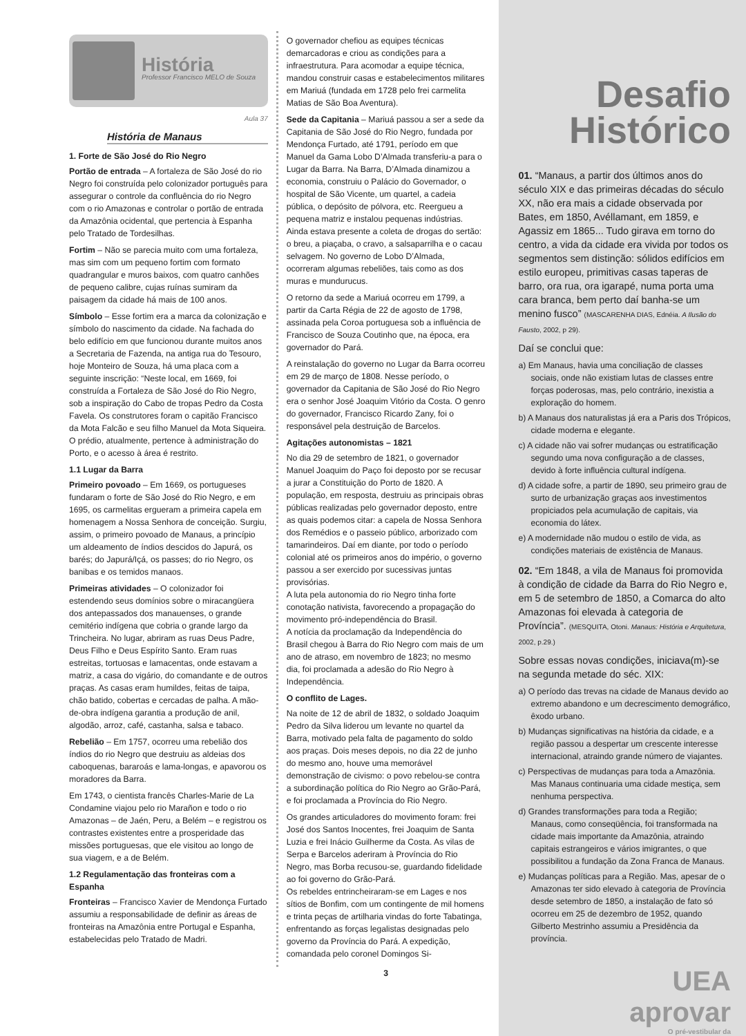História
Professor Francisco MELO de Souza
Aula 37
História de Manaus
1. Forte de São José do Rio Negro
Portão de entrada – A fortaleza de São José do rio Negro foi construída pelo colonizador português para assegurar o controle da confluência do rio Negro com o rio Amazonas e controlar o portão de entrada da Amazônia ocidental, que pertencia à Espanha pelo Tratado de Tordesilhas.
Fortim – Não se parecia muito com uma fortaleza, mas sim com um pequeno fortim com formato quadrangular e muros baixos, com quatro canhões de pequeno calibre, cujas ruínas sumiram da paisagem da cidade há mais de 100 anos.
Símbolo – Esse fortim era a marca da colonização e símbolo do nascimento da cidade. Na fachada do belo edifício em que funcionou durante muitos anos a Secretaria de Fazenda, na antiga rua do Tesouro, hoje Monteiro de Souza, há uma placa com a seguinte inscrição: “Neste local, em 1669, foi construída a Fortaleza de São José do Rio Negro, sob a inspiração do Cabo de tropas Pedro da Costa Favela. Os construtores foram o capitão Francisco da Mota Falcão e seu filho Manuel da Mota Siqueira. O prédio, atualmente, pertence à administração do Porto, e o acesso à área é restrito.
1.1 Lugar da Barra
Primeiro povoado – Em 1669, os portugueses fundaram o forte de São José do Rio Negro, e em 1695, os carmelitas ergueram a primeira capela em homenagem a Nossa Senhora de conceição. Surgiu, assim, o primeiro povoado de Manaus, a princípio um aldeamento de índios descidos do Japurá, os barés; do Japurá/Içá, os passes; do rio Negro, os banibas e os temidos manaos.
Primeiras atividades – O colonizador foi estendendo seus domínios sobre o miracangüera dos antepassados dos manauenses, o grande cemitério indígena que cobria o grande largo da Trincheira. No lugar, abriram as ruas Deus Padre, Deus Filho e Deus Espírito Santo. Eram ruas estreitas, tortuosas e lamacentas, onde estavam a matriz, a casa do vigário, do comandante e de outros praças. As casas eram humildes, feitas de taipa, chão batido, cobertas e cercadas de palha. A mão-de-obra indígena garantia a produção de anil, algodão, arroz, café, castanha, salsa e tabaco.
Rebelião – Em 1757, ocorreu uma rebelião dos índios do rio Negro que destruiu as aldeias dos caboquenas, bararoás e lama-longas, e apavorou os moradores da Barra.
Em 1743, o cientista francês Charles-Marie de La Condamine viajou pelo rio Marañon e todo o rio Amazonas – de Jaén, Peru, a Belém – e registrou os contrastes existentes entre a prosperidade das missões portuguesas, que ele visitou ao longo de sua viagem, e a de Belém.
1.2 Regulamentação das fronteiras com a Espanha
Fronteiras – Francisco Xavier de Mendonça Furtado assumiu a responsabilidade de definir as áreas de fronteiras na Amazônia entre Portugal e Espanha, estabelecidas pelo Tratado de Madri.
O governador chefiou as equipes técnicas demarcadoras e criou as condições para a infraestrutura. Para acomodar a equipe técnica, mandou construir casas e estabelecimentos militares em Mariuá (fundada em 1728 pelo frei carmelita Matias de São Boa Aventura).
Sede da Capitania – Mariuá passou a ser a sede da Capitania de São José do Rio Negro, fundada por Mendonça Furtado, até 1791, período em que Manuel da Gama Lobo D’Almada transferiu-a para o Lugar da Barra. Na Barra, D’Almada dinamizou a economia, construiu o Palácio do Governador, o hospital de São Vicente, um quartel, a cadeia pública, o depósito de pólvora, etc. Reergueu a pequena matriz e instalou pequenas indústrias. Ainda estava presente a coleta de drogas do sertão: o breu, a piaçaba, o cravo, a salsaparrilha e o cacau selvagem. No governo de Lobo D’Almada, ocorreram algumas rebeliões, tais como as dos muras e mundurucus.
O retorno da sede a Mariuá ocorreu em 1799, a partir da Carta Régia de 22 de agosto de 1798, assinada pela Coroa portuguesa sob a influência de Francisco de Souza Coutinho que, na época, era governador do Pará.
A reinstalação do governo no Lugar da Barra ocorreu em 29 de março de 1808. Nesse período, o governador da Capitania de São José do Rio Negro era o senhor José Joaquim Vitório da Costa. O genro do governador, Francisco Ricardo Zany, foi o responsável pela destruição de Barcelos.
Agitações autonomistas – 1821
No dia 29 de setembro de 1821, o governador Manuel Joaquim do Paço foi deposto por se recusar a jurar a Constituição do Porto de 1820. A população, em resposta, destruiu as principais obras públicas realizadas pelo governador deposto, entre as quais podemos citar: a capela de Nossa Senhora dos Remédios e o passeio público, arborizado com tamarindeiros. Daí em diante, por todo o período colonial até os primeiros anos do império, o governo passou a ser exercido por sucessivas juntas provisórias.
A luta pela autonomia do rio Negro tinha forte conotação nativista, favorecendo a propagação do movimento pró-independência do Brasil.
A notícia da proclamação da Independência do Brasil chegou à Barra do Rio Negro com mais de um ano de atraso, em novembro de 1823; no mesmo dia, foi proclamada a adesão do Rio Negro à Independência.
O conflito de Lages.
Na noite de 12 de abril de 1832, o soldado Joaquim Pedro da Silva liderou um levante no quartel da Barra, motivado pela falta de pagamento do soldo aos praças. Dois meses depois, no dia 22 de junho do mesmo ano, houve uma memorável demonstração de civismo: o povo rebelou-se contra a subordinação política do Rio Negro ao Grão-Pará, e foi proclamada a Província do Rio Negro.
Os grandes articuladores do movimento foram: frei José dos Santos Inocentes, frei Joaquim de Santa Luzia e frei Inácio Guilherme da Costa. As vilas de Serpa e Barcelos aderiram à Província do Rio Negro, mas Borba recusou-se, guardando fidelidade ao foi governo do Grão-Pará.
Os rebeldes entrincheiraram-se em Lages e nos sítios de Bonfim, com um contingente de mil homens e trinta peças de artilharia vindas do forte Tabatinga, enfrentando as forças legalistas designadas pelo governo da Província do Pará. A expedição, comandada pelo coronel Domingos Si-
3
Desafio
Histórico
01. “Manaus, a partir dos últimos anos do século XIX e das primeiras décadas do século XX, não era mais a cidade observada por Bates, em 1850, Avéllamant, em 1859, e Agassiz em 1865... Tudo girava em torno do centro, a vida da cidade era vivida por todos os segmentos sem distinção: sólidos edifícios em estilo europeu, primitivas casas taperas de barro, ora rua, ora igarapé, numa porta uma cara branca, bem perto daí banha-se um menino fusco” (MASCARENHA DIAS, Ednéia. A Ilusão do Fausto, 2002, p 29).
Daí se conclui que:
a) Em Manaus, havia uma conciliação de classes sociais, onde não existiam lutas de classes entre forças poderosas, mas, pelo contrário, inexistia a exploração do homem.
b) A Manaus dos naturalistas já era a Paris dos Trópicos, cidade moderna e elegante.
c) A cidade não vai sofrer mudanças ou estratificação segundo uma nova configuração a de classes, devido à forte influência cultural indígena.
d) A cidade sofre, a partir de 1890, seu primeiro grau de surto de urbanização graças aos investimentos propiciados pela acumulação de capitais, via economia do látex.
e) A modernidade não mudou o estilo de vida, as condições materiais de existência de Manaus.
02. “Em 1848, a vila de Manaus foi promovida à condição de cidade da Barra do Rio Negro e, em 5 de setembro de 1850, a Comarca do alto Amazonas foi elevada à categoria de Província”. (MESQUITA, Otoni. Manaus: História e Arquitetura, 2002, p.29.)
Sobre essas novas condições, iniciava(m)-se na segunda metade do séc. XIX:
a) O período das trevas na cidade de Manaus devido ao extremo abandono e um decrescimento demográfico, êxodo urbano.
b) Mudanças significativas na história da cidade, e a região passou a despertar um crescente interesse internacional, atraindo grande número de viajantes.
c) Perspectivas de mudanças para toda a Amazônia. Mas Manaus continuaria uma cidade mestiça, sem nenhuma perspectiva.
d) Grandes transformações para toda a Região; Manaus, como conseqüência, foi transformada na cidade mais importante da Amazônia, atraindo capitais estrangeiros e vários imigrantes, o que possibilitou a fundação da Zona Franca de Manaus.
e) Mudanças políticas para a Região. Mas, apesar de o Amazonas ter sido elevado à categoria de Província desde setembro de 1850, a instalação de fato só ocorreu em 25 de dezembro de 1952, quando Gilberto Mestrinho assumiu a Presidência da província.
UEA
aprovar
O pré-vestibular da